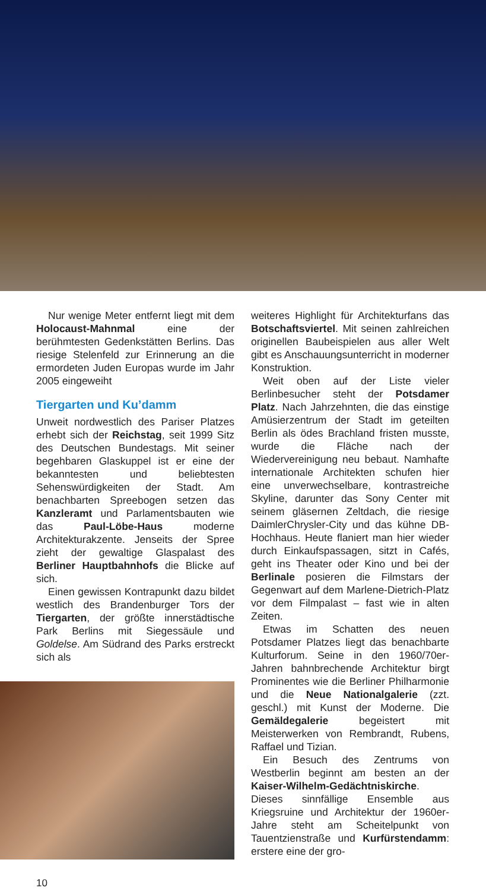Nur wenige Meter entfernt liegt mit dem Holocaust-Mahnmal eine der berühmtesten Gedenkstätten Berlins. Das riesige Stelenfeld zur Erinnerung an die ermordeten Juden Europas wurde im Jahr 2005 eingeweiht
Tiergarten und Ku’damm
Unweit nordwestlich des Pariser Platzes erhebt sich der Reichstag, seit 1999 Sitz des Deutschen Bundestags. Mit seiner begehbaren Glaskuppel ist er eine der bekanntesten und beliebtesten Sehenswürdigkeiten der Stadt. Am benachbarten Spreebogen setzen das Kanzleramt und Parlamentsbauten wie das Paul-Löbe-Haus moderne Architekturakzente. Jenseits der Spree zieht der gewaltige Glaspalast des Berliner Hauptbahnhofs die Blicke auf sich.
Einen gewissen Kontrapunkt dazu bildet westlich des Brandenburger Tors der Tiergarten, der größte innerstädtische Park Berlins mit Siegessäule und Goldelse. Am Südrand des Parks erstreckt sich als
10
weiteres Highlight für Architekturfans das Botschaftsviertel. Mit seinen zahlreichen originellen Baubeispielen aus aller Welt gibt es Anschauungsunterricht in moderner Konstruktion.
Weit oben auf der Liste vieler Berlinbesucher steht der Potsdamer Platz. Nach Jahrzehnten, die das einstige Amüsierzentrum der Stadt im geteilten Berlin als ödes Brachland fristen musste, wurde die Fläche nach der Wiedervereinigung neu bebaut. Namhafte internationale Architekten schufen hier eine unverwechselbare, kontrastreiche Skyline, darunter das Sony Center mit seinem gläsernen Zeltdach, die riesige DaimlerChrysler-City und das kühne DB-Hochhaus. Heute flaniert man hier wieder durch Einkaufspassagen, sitzt in Cafés, geht ins Theater oder Kino und bei der Berlinale posieren die Filmstars der Gegenwart auf dem Marlene-Dietrich-Platz vor dem Filmpalast – fast wie in alten Zeiten.
Etwas im Schatten des neuen Potsdamer Platzes liegt das benachbarte Kulturforum. Seine in den 1960/70er-Jahren bahnbrechende Architektur birgt Prominentes wie die Berliner Philharmonie und die Neue Nationalgalerie (zzt. geschl.) mit Kunst der Moderne. Die Gemäldegalerie begeistert mit Meisterwerken von Rembrandt, Rubens, Raffael und Tizian.
Ein Besuch des Zentrums von Westberlin beginnt am besten an der Kaiser-Wilhelm-Gedächtniskirche. Dieses sinnfällige Ensemble aus Kriegsruine und Architektur der 1960er-Jahre steht am Scheitelpunkt von Tauentzienstraße und Kurfürstendamm: erstere eine der gro-